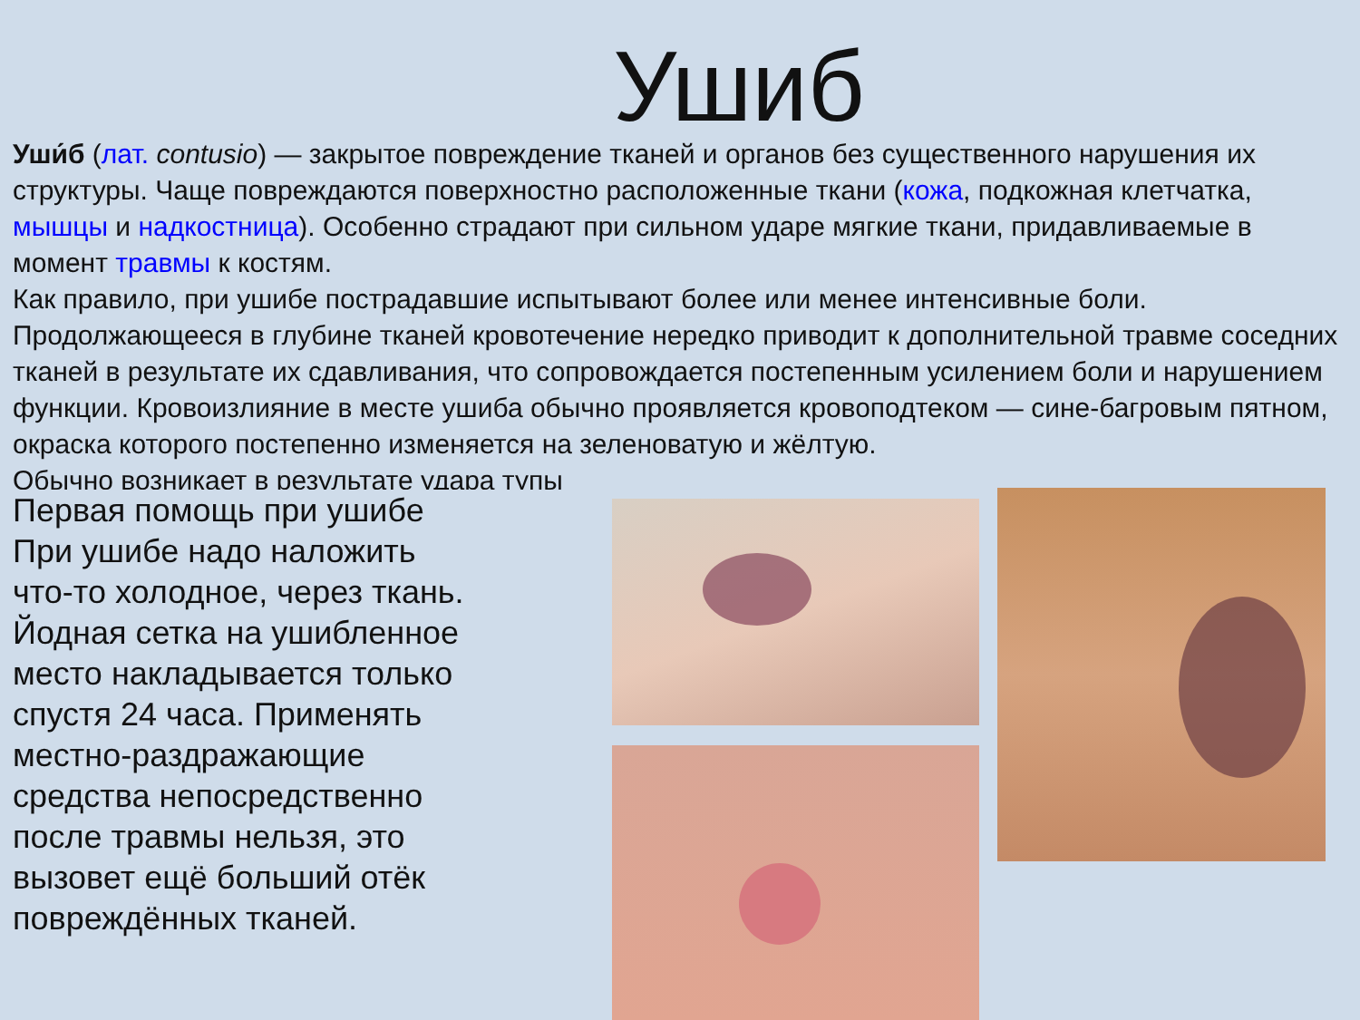Ушиб
Уши́б (лат. contusio) — закрытое повреждение тканей и органов без существенного нарушения их структуры. Чаще повреждаются поверхностно расположенные ткани (кожа, подкожная клетчатка, мышцы и надкостница). Особенно страдают при сильном ударе мягкие ткани, придавливаемые в момент травмы к костям.
Как правило, при ушибе пострадавшие испытывают более или менее интенсивные боли. Продолжающееся в глубине тканей кровотечение нередко приводит к дополнительной травме соседних тканей в результате их сдавливания, что сопровождается постепенным усилением боли и нарушением функции. Кровоизлияние в месте ушиба обычно проявляется кровоподтеком — сине-багровым пятном, окраска которого постепенно изменяется на зеленоватую и жёлтую.
Обычно возникает в результате удара тупы
Первая помощь при ушибе
При ушибе надо наложить что-то холодное, через ткань. Йодная сетка на ушибленное место накладывается только спустя 24 часа. Применять местно-раздражающие средства непосредственно после травмы нельзя, это вызовет ещё больший отёк повреждённых тканей.